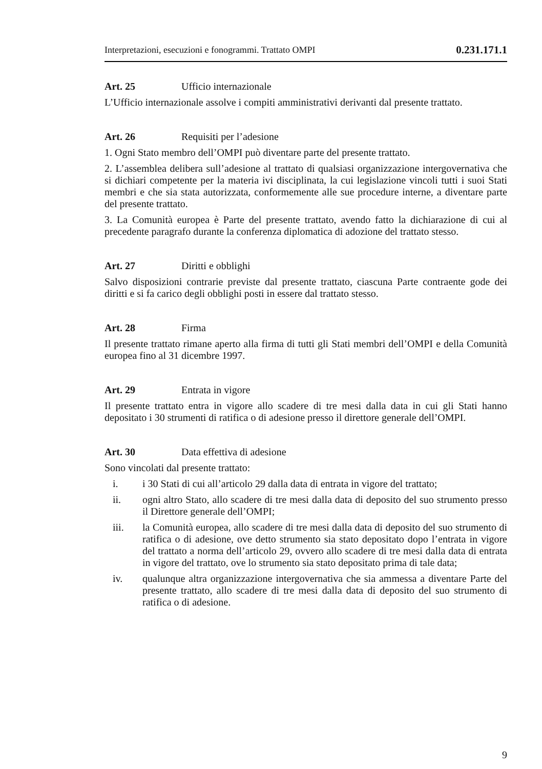Interpretazioni, esecuzioni e fonogrammi. Trattato OMPI 0.231.171.1
Art. 25 Ufficio internazionale
L’Ufficio internazionale assolve i compiti amministrativi derivanti dal presente trattato.
Art. 26 Requisiti per l’adesione
1. Ogni Stato membro dell’OMPI può diventare parte del presente trattato.
2. L’assemblea delibera sull’adesione al trattato di qualsiasi organizzazione intergovernativa che si dichiari competente per la materia ivi disciplinata, la cui legislazione vincoli tutti i suoi Stati membri e che sia stata autorizzata, conformemente alle sue procedure interne, a diventare parte del presente trattato.
3. La Comunità europea è Parte del presente trattato, avendo fatto la dichiarazione di cui al precedente paragrafo durante la conferenza diplomatica di adozione del trattato stesso.
Art. 27 Diritti e obblighi
Salvo disposizioni contrarie previste dal presente trattato, ciascuna Parte contraente gode dei diritti e si fa carico degli obblighi posti in essere dal trattato stesso.
Art. 28 Firma
Il presente trattato rimane aperto alla firma di tutti gli Stati membri dell’OMPI e della Comunità europea fino al 31 dicembre 1997.
Art. 29 Entrata in vigore
Il presente trattato entra in vigore allo scadere di tre mesi dalla data in cui gli Stati hanno depositato i 30 strumenti di ratifica o di adesione presso il direttore generale dell’OMPI.
Art. 30 Data effettiva di adesione
Sono vincolati dal presente trattato:
i. i 30 Stati di cui all’articolo 29 dalla data di entrata in vigore del trattato;
ii. ogni altro Stato, allo scadere di tre mesi dalla data di deposito del suo strumento presso il Direttore generale dell’OMPI;
iii. la Comunità europea, allo scadere di tre mesi dalla data di deposito del suo strumento di ratifica o di adesione, ove detto strumento sia stato depositato dopo l’entrata in vigore del trattato a norma dell’articolo 29, ovvero allo scadere di tre mesi dalla data di entrata in vigore del trattato, ove lo strumento sia stato depositato prima di tale data;
iv. qualunque altra organizzazione intergovernativa che sia ammessa a diventare Parte del presente trattato, allo scadere di tre mesi dalla data di deposito del suo strumento di ratifica o di adesione.
9